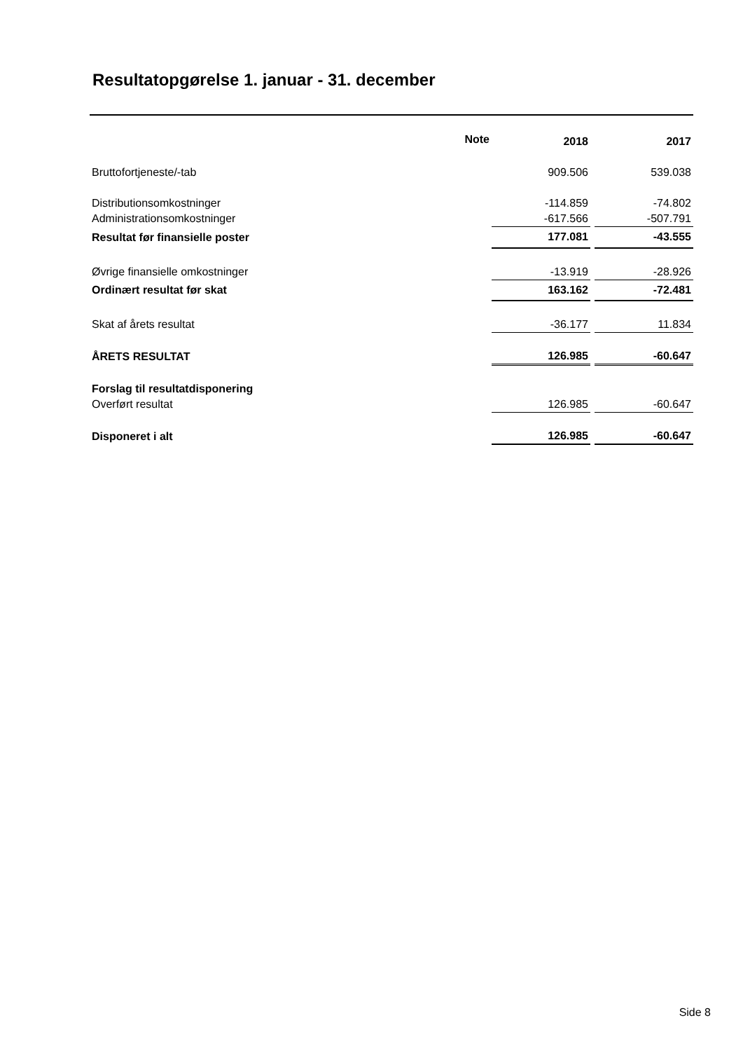Resultatopgørelse 1. januar - 31. december
| | Note | 2018 | | 2017 |
| --- | --- | --- | --- | --- |
| Bruttofortjeneste/-tab | | 909.506 | | 539.038 |
| Distributionsomkostninger | | -114.859 | | -74.802 |
| Administrationsomkostninger | | -617.566 | | -507.791 |
| Resultat før finansielle poster | | 177.081 | | -43.555 |
| Øvrige finansielle omkostninger | | -13.919 | | -28.926 |
| Ordinært resultat før skat | | 163.162 | | -72.481 |
| Skat af årets resultat | | -36.177 | | 11.834 |
| ÅRETS RESULTAT | | 126.985 | | -60.647 |
| Forslag til resultatdisponering | | | | |
| Overført resultat | | 126.985 | | -60.647 |
| Disponeret i alt | | 126.985 | | -60.647 |
Side 8